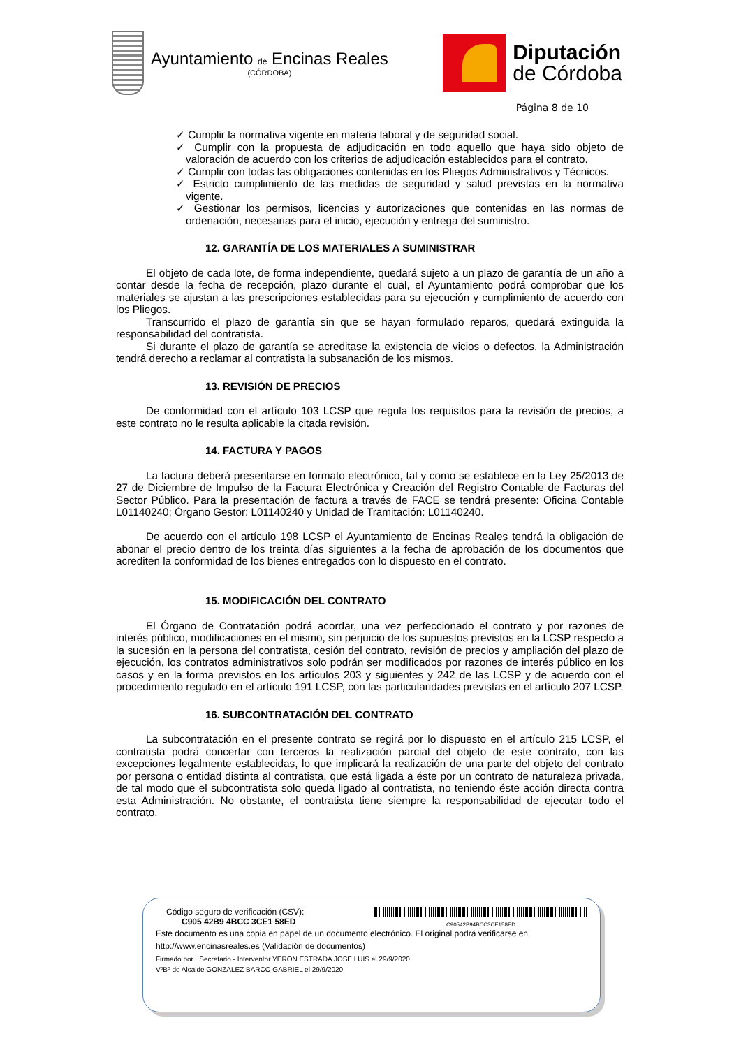Ayuntamiento de Encinas Reales
(CÓRDOBA)
Diputación
de Córdoba
Página 8 de 10
✓ Cumplir la normativa vigente en materia laboral y de seguridad social.
✓ Cumplir con la propuesta de adjudicación en todo aquello que haya sido objeto de valoración de acuerdo con los criterios de adjudicación establecidos para el contrato.
✓ Cumplir con todas las obligaciones contenidas en los Pliegos Administrativos y Técnicos.
✓ Estricto cumplimiento de las medidas de seguridad y salud previstas en la normativa vigente.
✓ Gestionar los permisos, licencias y autorizaciones que contenidas en las normas de ordenación, necesarias para el inicio, ejecución y entrega del suministro.
12. GARANTÍA DE LOS MATERIALES A SUMINISTRAR
El objeto de cada lote, de forma independiente, quedará sujeto a un plazo de garantía de un año a contar desde la fecha de recepción, plazo durante el cual, el Ayuntamiento podrá comprobar que los materiales se ajustan a las prescripciones establecidas para su ejecución y cumplimiento de acuerdo con los Pliegos.
Transcurrido el plazo de garantía sin que se hayan formulado reparos, quedará extinguida la responsabilidad del contratista.
Si durante el plazo de garantía se acreditase la existencia de vicios o defectos, la Administración tendrá derecho a reclamar al contratista la subsanación de los mismos.
13. REVISIÓN DE PRECIOS
De conformidad con el artículo 103 LCSP que regula los requisitos para la revisión de precios, a este contrato no le resulta aplicable la citada revisión.
14. FACTURA Y PAGOS
La factura deberá presentarse en formato electrónico, tal y como se establece en la Ley 25/2013 de 27 de Diciembre de Impulso de la Factura Electrónica y Creación del Registro Contable de Facturas del Sector Público. Para la presentación de factura a través de FACE se tendrá presente: Oficina Contable L01140240; Órgano Gestor: L01140240 y Unidad de Tramitación: L01140240.
De acuerdo con el artículo 198 LCSP el Ayuntamiento de Encinas Reales tendrá la obligación de abonar el precio dentro de los treinta días siguientes a la fecha de aprobación de los documentos que acrediten la conformidad de los bienes entregados con lo dispuesto en el contrato.
15. MODIFICACIÓN DEL CONTRATO
El Órgano de Contratación podrá acordar, una vez perfeccionado el contrato y por razones de interés público, modificaciones en el mismo, sin perjuicio de los supuestos previstos en la LCSP respecto a la sucesión en la persona del contratista, cesión del contrato, revisión de precios y ampliación del plazo de ejecución, los contratos administrativos solo podrán ser modificados por razones de interés público en los casos y en la forma previstos en los artículos 203 y siguientes y 242 de las LCSP y de acuerdo con el procedimiento regulado en el artículo 191 LCSP, con las particularidades previstas en el artículo 207 LCSP.
16. SUBCONTRATACIÓN DEL CONTRATO
La subcontratación en el presente contrato se regirá por lo dispuesto en el artículo 215 LCSP, el contratista podrá concertar con terceros la realización parcial del objeto de este contrato, con las excepciones legalmente establecidas, lo que implicará la realización de una parte del objeto del contrato por persona o entidad distinta al contratista, que está ligada a éste por un contrato de naturaleza privada, de tal modo que el subcontratista solo queda ligado al contratista, no teniendo éste acción directa contra esta Administración. No obstante, el contratista tiene siempre la responsabilidad de ejecutar todo el contrato.
Código seguro de verificación (CSV):
C905 42B9 4BCC 3CE1 58ED
C90542B94BCC3CE158ED
Este documento es una copia en papel de un documento electrónico. El original podrá verificarse en
http://www.encinasreales.es (Validación de documentos)
Firmado por Secretario - Interventor YERON ESTRADA JOSE LUIS el 29/9/2020
VºBº de Alcalde GONZALEZ BARCO GABRIEL el 29/9/2020